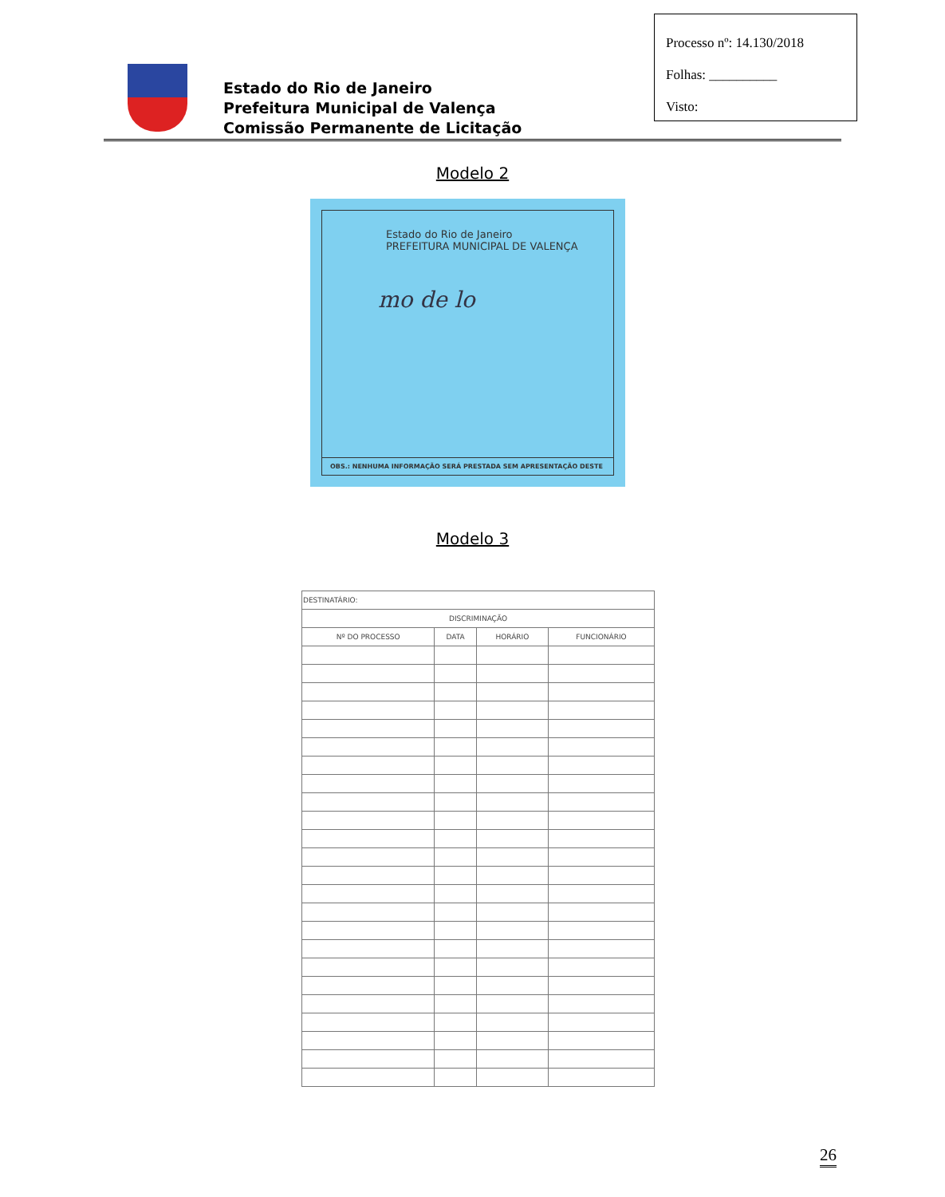Processo nº: 14.130/2018
Folhas: __________
Visto:
Estado do Rio de Janeiro
Prefeitura Municipal de Valença
Comissão Permanente de Licitação
Modelo 2
Estado do Rio de Janeiro
PREFEITURA MUNICIPAL DE VALENÇA
mo de lo
OBS.: NENHUMA INFORMAÇÃO SERÁ PRESTADA SEM APRESENTAÇÃO DESTE
Modelo 3
| DESTINATÁRIO: | | | |
| DISCRIMINAÇÃO | | | |
| Nº DO PROCESSO | DATA | HORÁRIO | FUNCIONÁRIO |
26